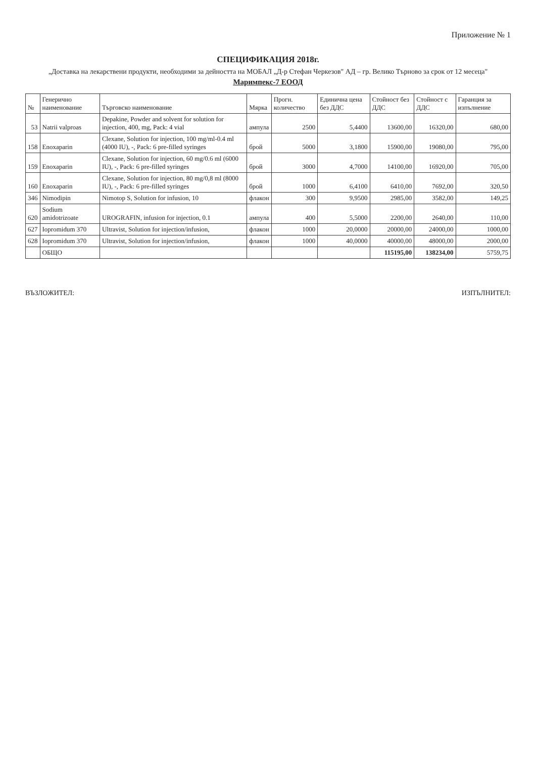Приложение № 1
СПЕЦИФИКАЦИЯ 2018г.
„Доставка на лекарствени продукти, необходими за дейността на МОБАЛ „Д-р Стефан Черкезов" АД – гр. Велико Търново за срок от 12 месеца"
Маримпекс-7 ЕООД
| № | Генерично наименование | Търговско наименование | Мярка | Прогн. количество | Единична цена без ДДС | Стойност без ДДС | Стойност с ДДС | Гаранция за изпълнение |
| --- | --- | --- | --- | --- | --- | --- | --- | --- |
| 53 | Natrii valproas | Depakine, Powder and solvent for solution for injection, 400, mg, Pack: 4 vial | ампула | 2500 | 5,4400 | 13600,00 | 16320,00 | 680,00 |
| 158 | Enoxaparin | Clexane, Solution for injection, 100 mg/ml-0.4 ml (4000 IU), -, Pack: 6 pre-filled syringes | брой | 5000 | 3,1800 | 15900,00 | 19080,00 | 795,00 |
| 159 | Enoxaparin | Clexane, Solution for injection, 60 mg/0.6 ml (6000 IU), -, Pack: 6 pre-filled syringes | брой | 3000 | 4,7000 | 14100,00 | 16920,00 | 705,00 |
| 160 | Enoxaparin | Clexane, Solution for injection, 80 mg/0,8 ml (8000 IU), -, Pack: 6 pre-filled syringes | брой | 1000 | 6,4100 | 6410,00 | 7692,00 | 320,50 |
| 346 | Nimodipin | Nimotop S, Solution for infusion, 10 | флакон | 300 | 9,9500 | 2985,00 | 3582,00 | 149,25 |
| 620 | Sodium amidotrizoate | UROGRAFIN, infusion for injection, 0.1 | ампула | 400 | 5,5000 | 2200,00 | 2640,00 | 110,00 |
| 627 | Iopromidum 370 | Ultravist, Solution for injection/infusion, | флакон | 1000 | 20,0000 | 20000,00 | 24000,00 | 1000,00 |
| 628 | Iopromidum 370 | Ultravist, Solution for injection/infusion, | флакон | 1000 | 40,0000 | 40000,00 | 48000,00 | 2000,00 |
| | ОБЩО | | | | | 115195,00 | 138234,00 | 5759,75 |
ВЪЗЛОЖИТЕЛ: ИЗПЪЛНИТЕЛ: